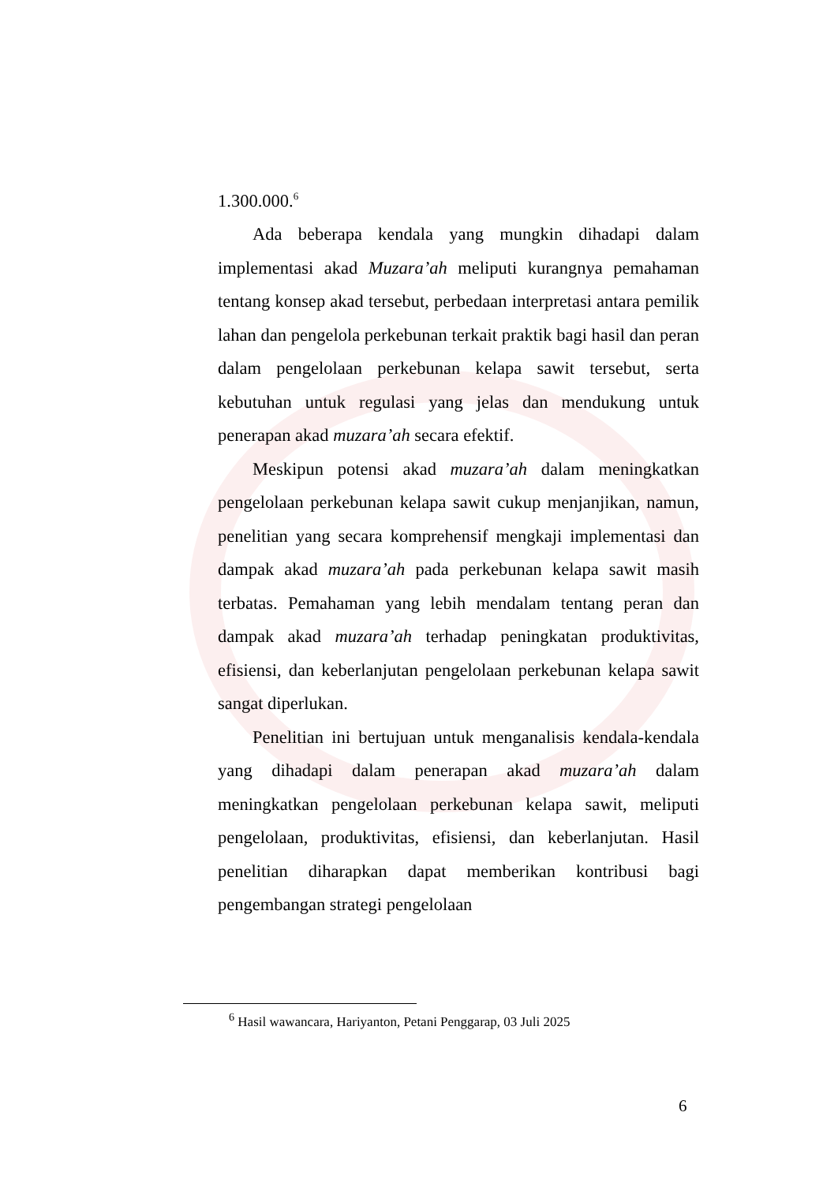1.300.000.<sup>6</sup>
Ada beberapa kendala yang mungkin dihadapi dalam implementasi akad Muzara’ah meliputi kurangnya pemahaman tentang konsep akad tersebut, perbedaan interpretasi antara pemilik lahan dan pengelola perkebunan terkait praktik bagi hasil dan peran dalam pengelolaan perkebunan kelapa sawit tersebut, serta kebutuhan untuk regulasi yang jelas dan mendukung untuk penerapan akad muzara’ah secara efektif.
Meskipun potensi akad muzara’ah dalam meningkatkan pengelolaan perkebunan kelapa sawit cukup menjanjikan, namun, penelitian yang secara komprehensif mengkaji implementasi dan dampak akad muzara’ah pada perkebunan kelapa sawit masih terbatas. Pemahaman yang lebih mendalam tentang peran dan dampak akad muzara’ah terhadap peningkatan produktivitas, efisiensi, dan keberlanjutan pengelolaan perkebunan kelapa sawit sangat diperlukan.
Penelitian ini bertujuan untuk menganalisis kendala-kendala yang dihadapi dalam penerapan akad muzara’ah dalam meningkatkan pengelolaan perkebunan kelapa sawit, meliputi pengelolaan, produktivitas, efisiensi, dan keberlanjutan. Hasil penelitian diharapkan dapat memberikan kontribusi bagi pengembangan strategi pengelolaan
<sup>6</sup> Hasil wawancara, Hariyanton, Petani Penggarap, 03 Juli 2025
6